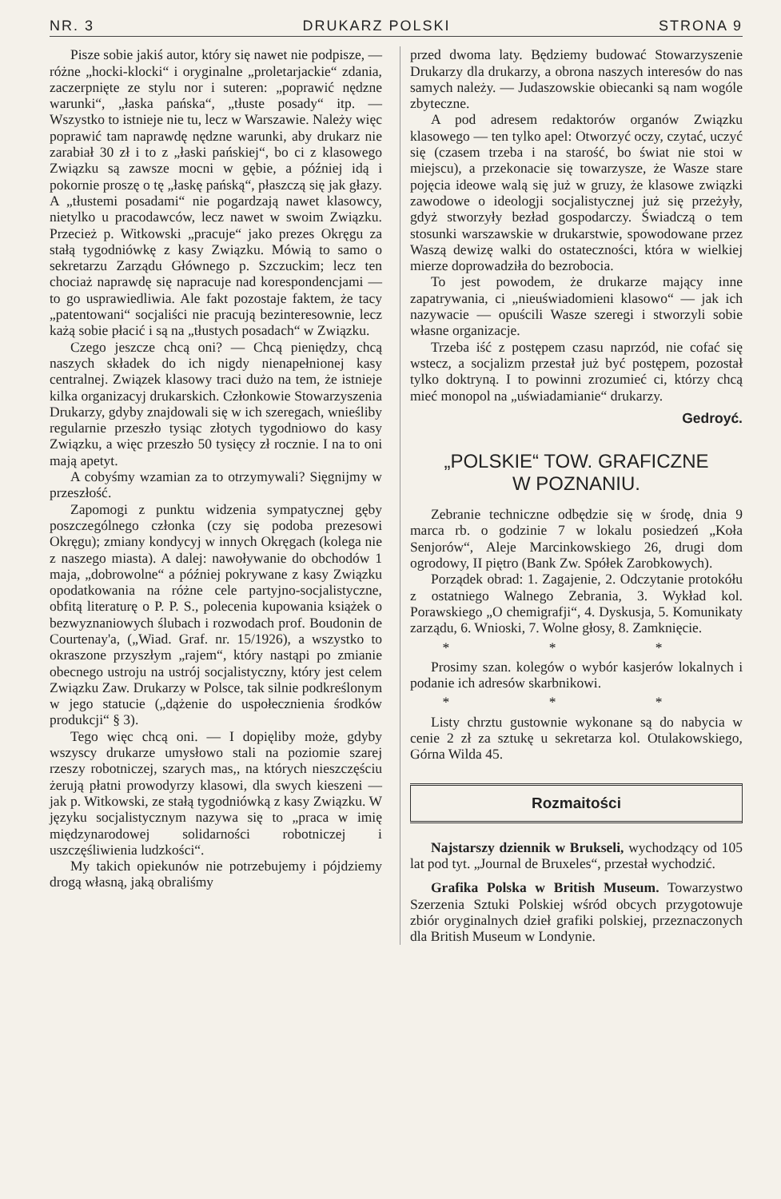NR. 3 DRUKARZ POLSKI STRONA 9
Pisze sobie jakiś autor, który się nawet nie podpisze, — różne „hocki-klocki“ i oryginalne „proletarjackie“ zdania, zaczerpnięte ze stylu nor i suteren: „poprawić nędzne warunki“, „łaska pańska“, „tłuste posady“ itp. — Wszystko to istnieje nie tu, lecz w Warszawie. Należy więc poprawić tam naprawdę nędzne warunki, aby drukarz nie zarabiał 30 zł i to z „łaski pańskiej“, bo ci z klasowego Związku są zawsze mocni w gębie, a później idą i pokornie proszę o tę „łaskę pańską“, płaszczą się jak głazy. A „tłustemi posadami“ nie pogardzają nawet klasowcy, nietylko u pracodawców, lecz nawet w swoim Związku. Przecież p. Witkowski „pracuje“ jako prezes Okręgu za stałą tygodniówkę z kasy Związku. Mówią to samo o sekretarzu Zarządu Głównego p. Szczuckim; lecz ten chociaż naprawdę się napracuje nad korespondencjami — to go usprawiedliwia. Ale fakt pozostaje faktem, że tacy „patentowani“ socjaliści nie pracują bezinteresownie, lecz każą sobie płacić i są na „tłustych posadach“ w Związku.
Czego jeszcze chcą oni? — Chcą pieniędzy, chcą naszych składek do ich nigdy nienapełnionej kasy centralnej. Związek klasowy traci dużo na tem, że istnieje kilka organizacyj drukarskich. Członkowie Stowarzyszenia Drukarzy, gdyby znajdowali się w ich szeregach, wnieśliby regularnie przeszło tysiąc złotych tygodniowo do kasy Związku, a więc przeszło 50 tysięcy zł rocznie. I na to oni mają apetyt.
A cobyśmy wzamian za to otrzymywali? Sięgnijmy w przeszłość.
Zapomogi z punktu widzenia sympatycznej gęby poszczególnego członka (czy się podoba prezesowi Okręgu); zmiany kondycyj w innych Okręgach (kolega nie z naszego miasta). A dalej: nawoływanie do obchodów 1 maja, „dobrowolne“ a później pokrywane z kasy Związku opodatkowania na różne cele partyjno-socjalistyczne, obfitą literaturę o P. P. S., polecenia kupowania książek o bezwyznaniowych ślubach i rozwodach prof. Boudonin de Courtenay'a, („Wiad. Graf. nr. 15/1926), a wszystko to okraszone przyszłym „rajem“, który nastąpi po zmianie obecnego ustroju na ustrój socjalistyczny, który jest celem Związku Zaw. Drukarzy w Polsce, tak silnie podkreślonym w jego statucie („dążenie do uspołecznienia środków produkcji“ § 3).
Tego więc chcą oni. — I dopięliby może, gdyby wszyscy drukarze umysłowo stali na poziomie szarej rzeszy robotniczej, szarych mas,, na których nieszczęściu żerują płatni prowodyrzy klasowi, dla swych kieszeni — jak p. Witkowski, ze stałą tygodniówką z kasy Związku. W języku socjalistycznym nazywa się to „praca w imię międzynarodowej solidarności robotniczej i uszczęśliwienia ludzkości“.
My takich opiekunów nie potrzebujemy i pójdziemy drogą własną, jaką obraliśmy
przed dwoma laty. Będziemy budować Stowarzyszenie Drukarzy dla drukarzy, a obrona naszych interesów do nas samych należy. — Judaszowskie obiecanki są nam wogóle zbyteczne.
A pod adresem redaktorów organów Związku klasowego — ten tylko apel: Otworzyć oczy, czytać, uczyć się (czasem trzeba i na starość, bo świat nie stoi w miejscu), a przekonacie się towarzysze, że Wasze stare pojęcia ideowe walą się już w gruzy, że klasowe związki zawodowe o ideologji socjalistycznej już się przeżyły, gdyż stworzyły bezład gospodarczy. Świadczą o tem stosunki warszawskie w drukarstwie, spowodowane przez Waszą dewizę walki do ostateczności, która w wielkiej mierze doprowadziła do bezrobocia.
To jest powodem, że drukarze mający inne zapatrywania, ci „nieuświadomieni klasowo“ — jak ich nazywacie — opuścili Wasze szeregi i stworzyli sobie własne organizacje.
Trzeba iść z postępem czasu naprzód, nie cofać się wstecz, a socjalizm przestał już być postępem, pozostał tylko doktryną. I to powinni zrozumieć ci, którzy chcą mieć monopol na „uświadamianie“ drukarzy.
Gedroyć.
„POLSKIE“ TOW. GRAFICZNE
W POZNANIU.
Zebranie techniczne odbędzie się w środę, dnia 9 marca rb. o godzinie 7 w lokalu posiedzeń „Koła Senjorów“, Aleje Marcinkowskiego 26, drugi dom ogrodowy, II piętro (Bank Zw. Spółek Zarobkowych).
Porządek obrad: 1. Zagajenie, 2. Odczytanie protokółu z ostatniego Walnego Zebrania, 3. Wykład kol. Porawskiego „O chemigrafji“, 4. Dyskusja, 5. Komunikaty zarządu, 6. Wnioski, 7. Wolne głosy, 8. Zamknięcie.
* * *
Prosimy szan. kolegów o wybór kasjerów lokalnych i podanie ich adresów skarbnikowi.
* * *
Listy chrztu gustownie wykonane są do nabycia w cenie 2 zł za sztukę u sekretarza kol. Otulakowskiego, Górna Wilda 45.
Rozmaitości
Najstarszy dziennik w Brukseli, wychodzący od 105 lat pod tyt. „Journal de Bruxeles“, przestał wychodzić.
Grafika Polska w British Museum. Towarzystwo Szerzenia Sztuki Polskiej wśród obcych przygotowuje zbiór oryginalnych dzieł grafiki polskiej, przeznaczonych dla British Museum w Londynie.